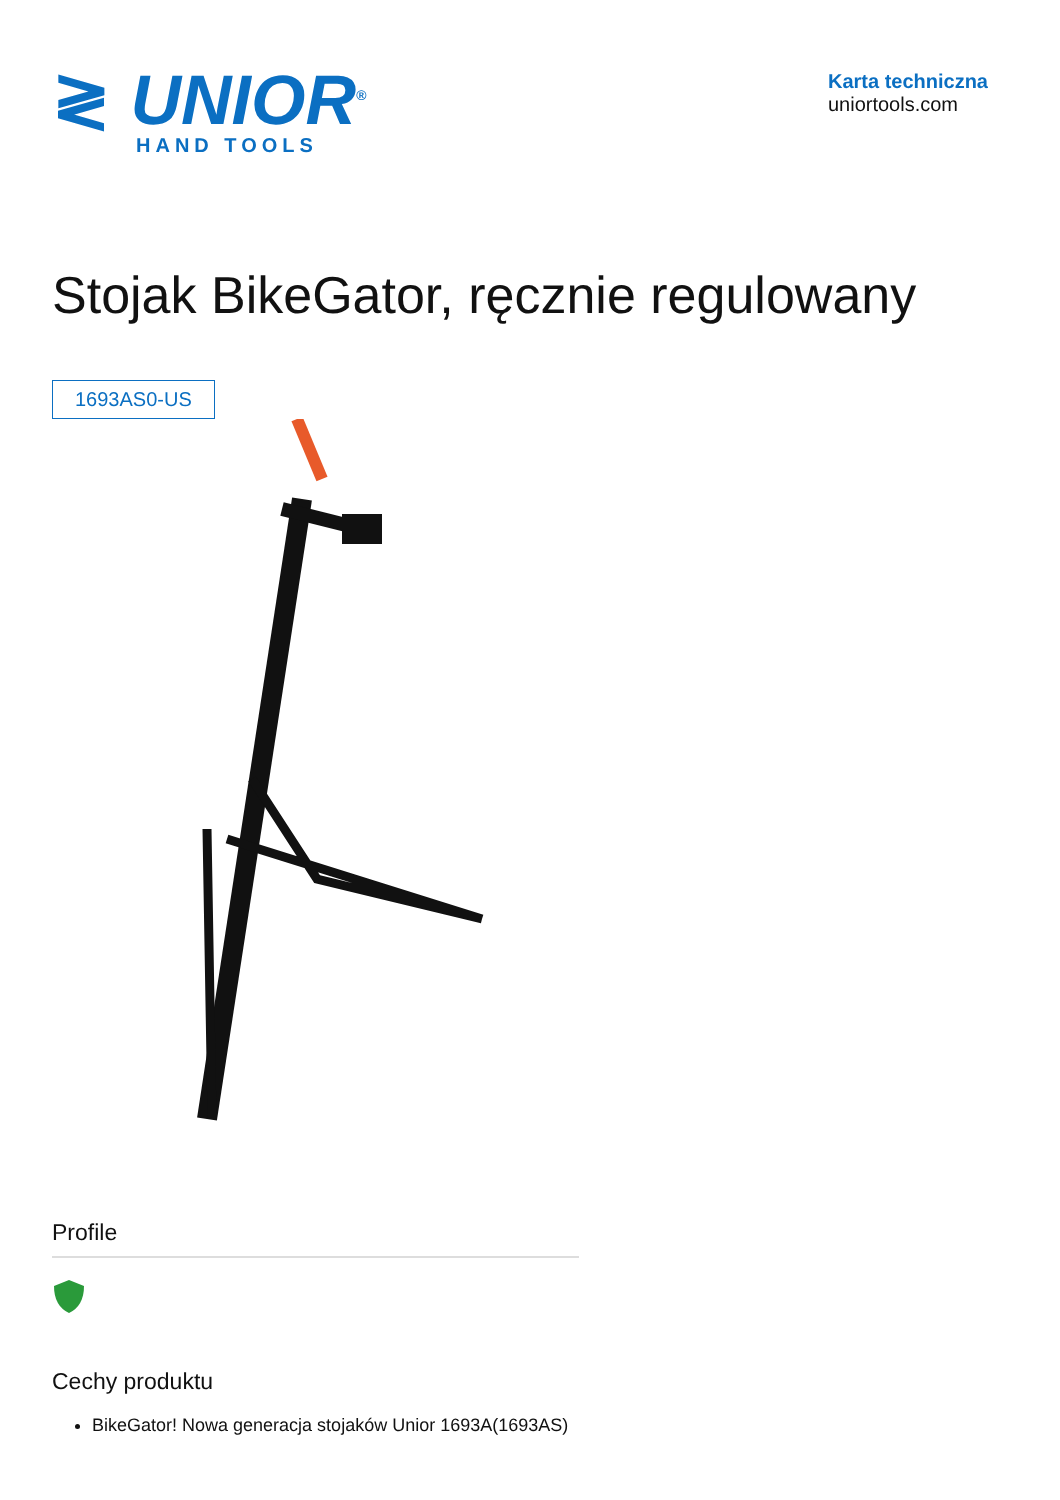≷ UNIOR<sup>®</sup>
HAND TOOLS
Karta techniczna
uniortools.com
Stojak BikeGator, ręcznie regulowany
1693AS0-US
Profile
Cechy produktu
BikeGator! Nowa generacja stojaków Unior 1693A(1693AS)